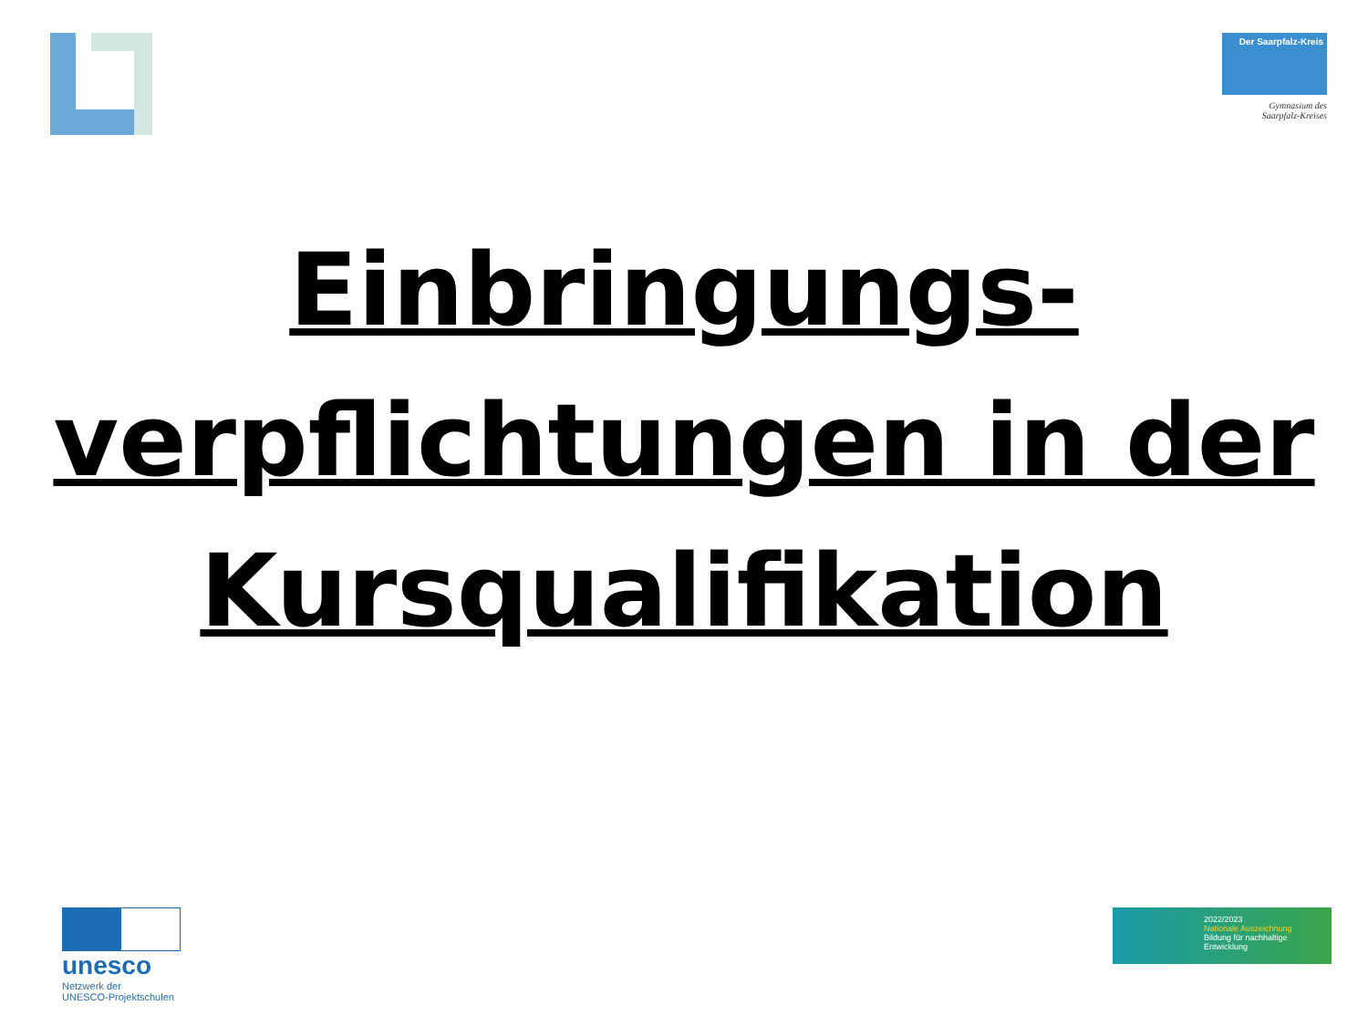Der Saarpfalz-Kreis
Gymnasium des
Saarpfalz-Kreises
Einbringungs-
verpflichtungen in der
Kursqualifikation
unesco
Netzwerk der
UNESCO-Projektschulen
2022/2023
Nationale Auszeichnung
Bildung für nachhaltige Entwicklung